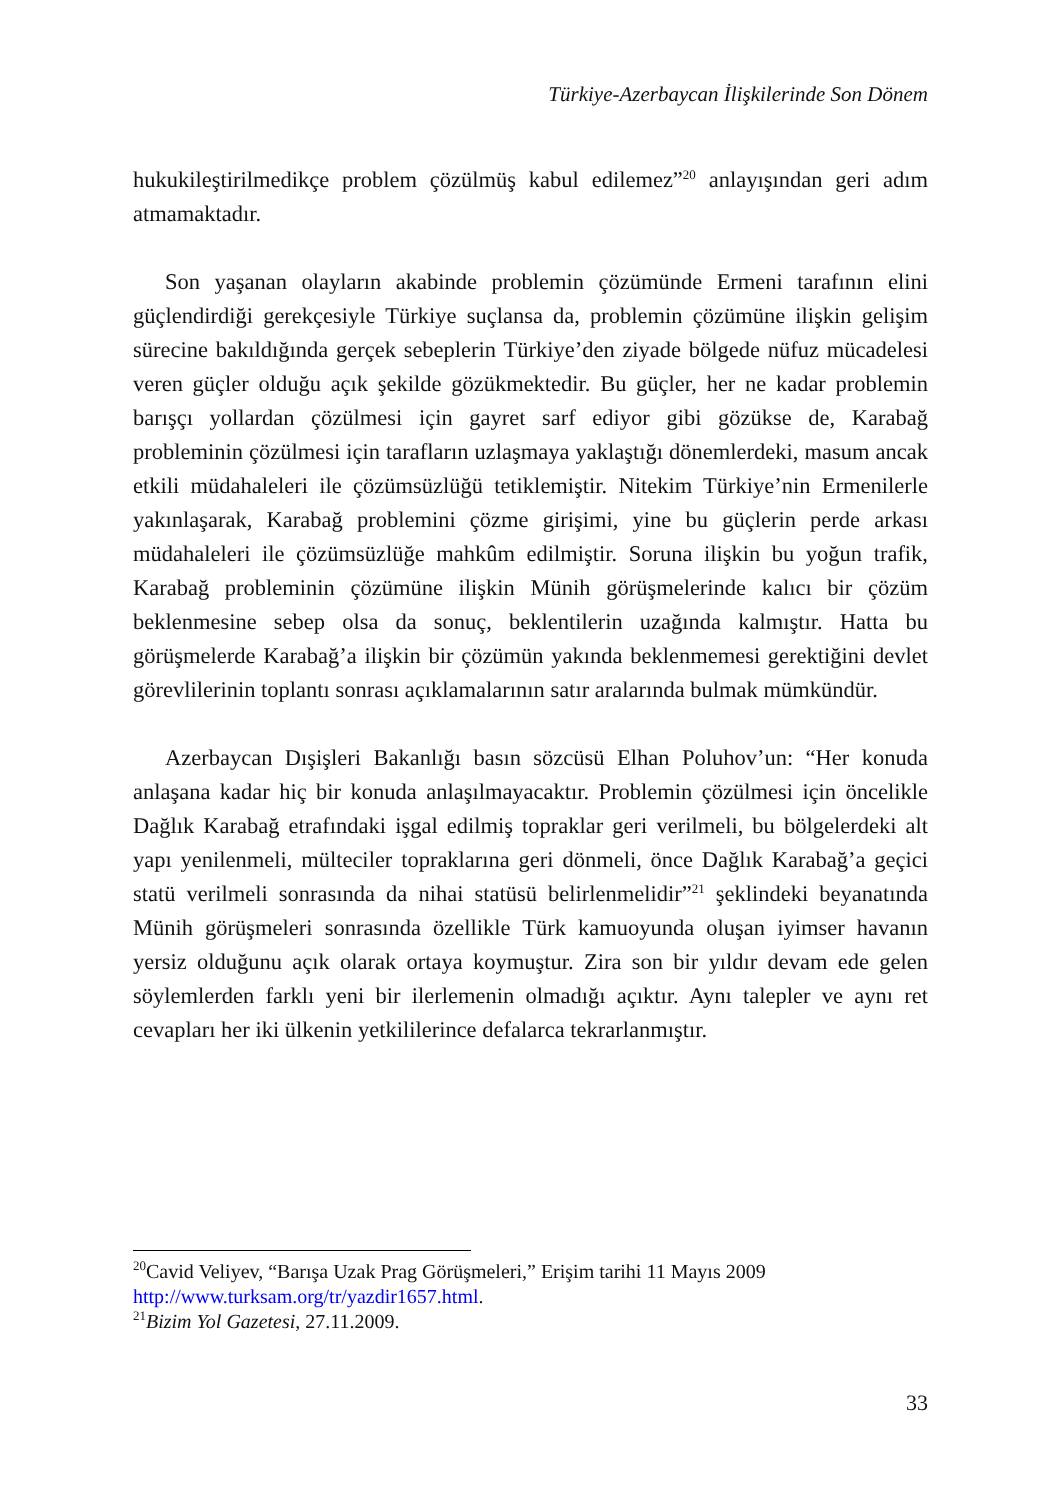Türkiye-Azerbaycan İlişkilerinde Son Dönem
hukukileştirilmedikçe problem çözülmüş kabul edilemez”<sup>20</sup> anlayışından geri adım atmamaktadır.
Son yaşanan olayların akabinde problemin çözümünde Ermeni tarafının elini güçlendirdiği gerekçesiyle Türkiye suçlansa da, problemin çözümüne ilişkin gelişim sürecine bakıldığında gerçek sebeplerin Türkiye’den ziyade bölgede nüfuz mücadelesi veren güçler olduğu açık şekilde gözükmektedir. Bu güçler, her ne kadar problemin barışçı yollardan çözülmesi için gayret sarf ediyor gibi gözükse de, Karabağ probleminin çözülmesi için tarafların uzlaşmaya yaklaştığı dönemlerdeki, masum ancak etkili müdahaleleri ile çözümsüzlüğü tetiklemiştir. Nitekim Türkiye’nin Ermenilerle yakınlaşarak, Karabağ problemini çözme girişimi, yine bu güçlerin perde arkası müdahaleleri ile çözümsüzlüğe mahkûm edilmiştir. Soruna ilişkin bu yoğun trafik, Karabağ probleminin çözümüne ilişkin Münih görüşmelerinde kalıcı bir çözüm beklenmesine sebep olsa da sonuç, beklentilerin uzağında kalmıştır. Hatta bu görüşmelerde Karabağ’a ilişkin bir çözümün yakında beklenmemesi gerektiğini devlet görevlilerinin toplantı sonrası açıklamalarının satır aralarında bulmak mümkündür.
Azerbaycan Dışişleri Bakanlığı basın sözcüsü Elhan Poluhov’un: “Her konuda anlaşana kadar hiç bir konuda anlaşılmayacaktır. Problemin çözülmesi için öncelikle Dağlık Karabağ etrafındaki işgal edilmiş topraklar geri verilmeli, bu bölgelerdeki alt yapı yenilenmeli, mülteciler topraklarına geri dönmeli, önce Dağlık Karabağ’a geçici statü verilmeli sonrasında da nihai statüsü belirlenmelidir”<sup>21</sup> şeklindeki beyanatında Münih görüşmeleri sonrasında özellikle Türk kamuoyunda oluşan iyimser havanın yersiz olduğunu açık olarak ortaya koymuştur. Zira son bir yıldır devam ede gelen söylemlerden farklı yeni bir ilerlemenin olmadığı açıktır. Aynı talepler ve aynı ret cevapları her iki ülkenin yetkililerince defalarca tekrarlanmıştır.
<sup>20</sup> Cavid Veliyev, “Barışa Uzak Prag Görüşmeleri,” Erişim tarihi 11 Mayıs 2009 http://www.turksam.org/tr/yazdir1657.html.
<sup>21</sup> Bizim Yol Gazetesi, 27.11.2009.
33